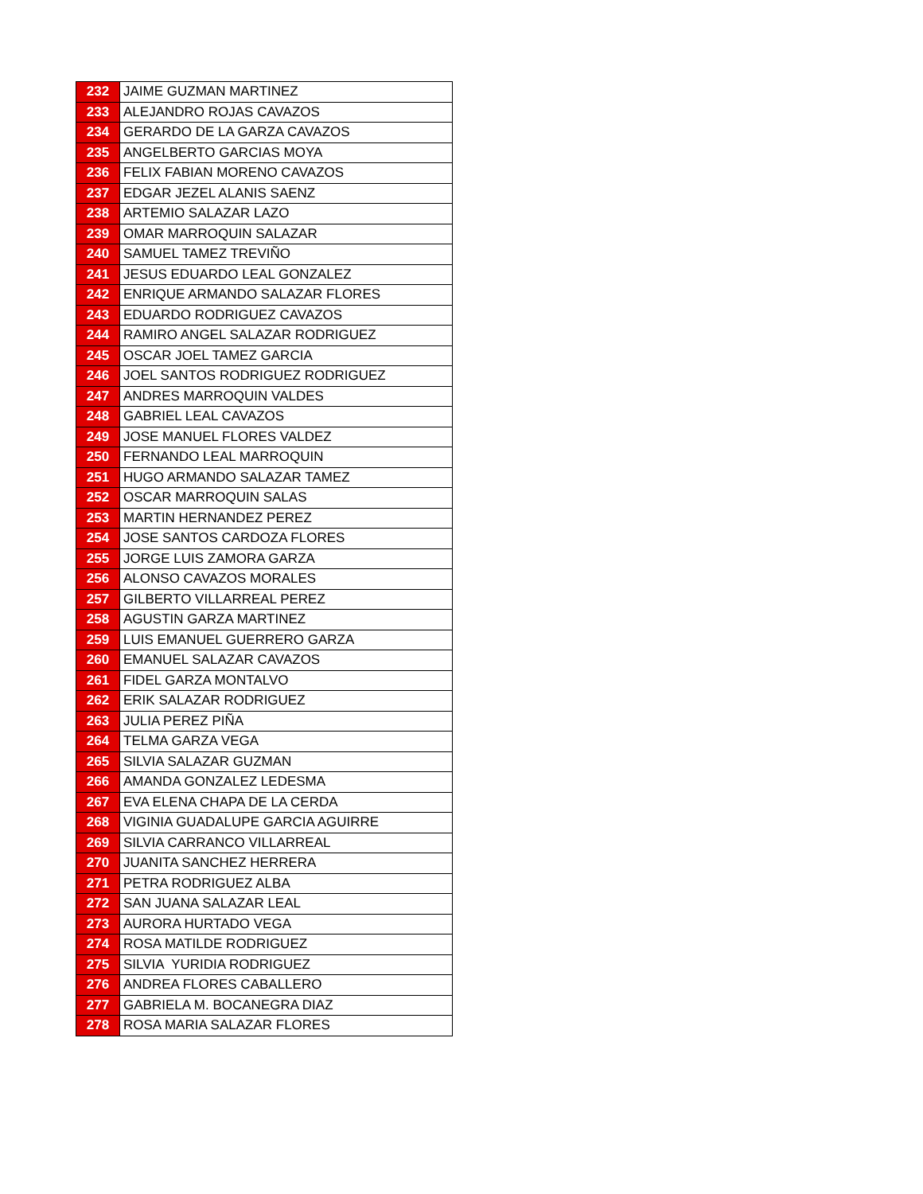| 232 | JAIME GUZMAN MARTINEZ |
| 233 | ALEJANDRO ROJAS CAVAZOS |
| 234 | GERARDO DE LA GARZA CAVAZOS |
| 235 | ANGELBERTO GARCIAS MOYA |
| 236 | FELIX FABIAN MORENO CAVAZOS |
| 237 | EDGAR JEZEL ALANIS SAENZ |
| 238 | ARTEMIO SALAZAR LAZO |
| 239 | OMAR MARROQUIN SALAZAR |
| 240 | SAMUEL TAMEZ TREVIÑO |
| 241 | JESUS EDUARDO LEAL GONZALEZ |
| 242 | ENRIQUE ARMANDO SALAZAR FLORES |
| 243 | EDUARDO RODRIGUEZ CAVAZOS |
| 244 | RAMIRO ANGEL SALAZAR RODRIGUEZ |
| 245 | OSCAR JOEL TAMEZ GARCIA |
| 246 | JOEL SANTOS RODRIGUEZ RODRIGUEZ |
| 247 | ANDRES MARROQUIN VALDES |
| 248 | GABRIEL LEAL CAVAZOS |
| 249 | JOSE MANUEL FLORES VALDEZ |
| 250 | FERNANDO LEAL MARROQUIN |
| 251 | HUGO ARMANDO SALAZAR TAMEZ |
| 252 | OSCAR MARROQUIN SALAS |
| 253 | MARTIN HERNANDEZ PEREZ |
| 254 | JOSE SANTOS CARDOZA FLORES |
| 255 | JORGE LUIS ZAMORA GARZA |
| 256 | ALONSO CAVAZOS MORALES |
| 257 | GILBERTO VILLARREAL PEREZ |
| 258 | AGUSTIN GARZA MARTINEZ |
| 259 | LUIS EMANUEL GUERRERO GARZA |
| 260 | EMANUEL SALAZAR CAVAZOS |
| 261 | FIDEL GARZA MONTALVO |
| 262 | ERIK SALAZAR RODRIGUEZ |
| 263 | JULIA PEREZ PIÑA |
| 264 | TELMA GARZA VEGA |
| 265 | SILVIA SALAZAR GUZMAN |
| 266 | AMANDA GONZALEZ LEDESMA |
| 267 | EVA ELENA CHAPA DE LA CERDA |
| 268 | VIGINIA GUADALUPE GARCIA AGUIRRE |
| 269 | SILVIA CARRANCO VILLARREAL |
| 270 | JUANITA SANCHEZ HERRERA |
| 271 | PETRA RODRIGUEZ ALBA |
| 272 | SAN JUANA SALAZAR LEAL |
| 273 | AURORA HURTADO VEGA |
| 274 | ROSA MATILDE RODRIGUEZ |
| 275 | SILVIA YURIDIA RODRIGUEZ |
| 276 | ANDREA FLORES CABALLERO |
| 277 | GABRIELA M. BOCANEGRA DIAZ |
| 278 | ROSA MARIA SALAZAR FLORES |